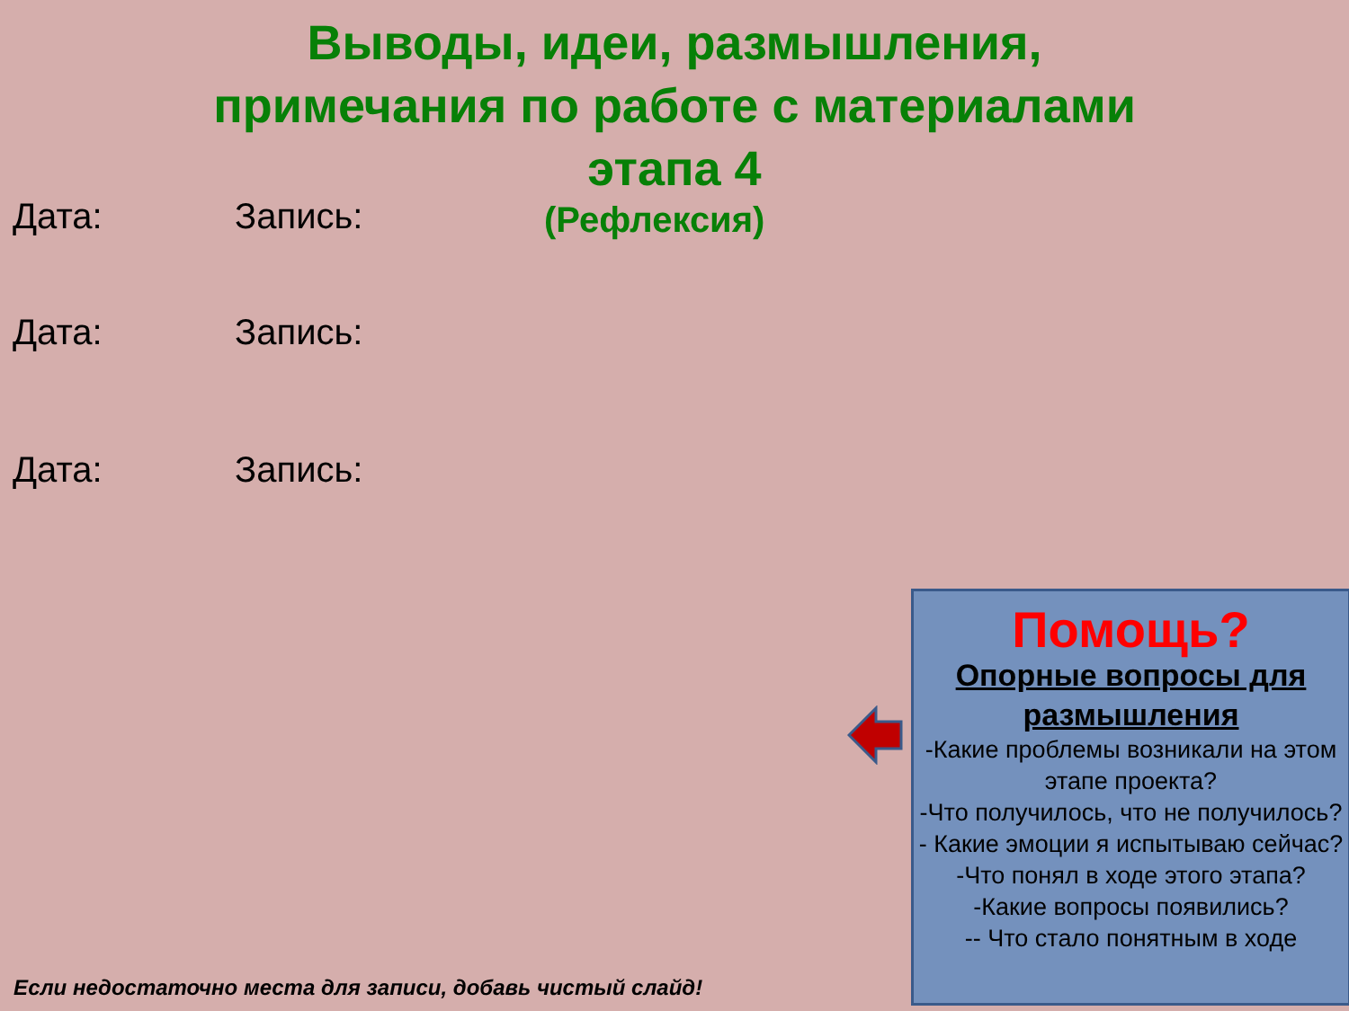Выводы, идеи, размышления, примечания по работе с материалами этапа 4
(Рефлексия)
Дата: Запись:
Дата: Запись:
Дата: Запись:
Помощь?
Опорные вопросы для размышления
-Какие проблемы возникали на этом этапе проекта?
-Что получилось, что не получилось?
- Какие эмоции я испытываю сейчас?
-Что понял в ходе этого этапа?
-Какие вопросы появились?
-- Что стало понятным в ходе
Если недостаточно места для записи, добавь чистый слайд!